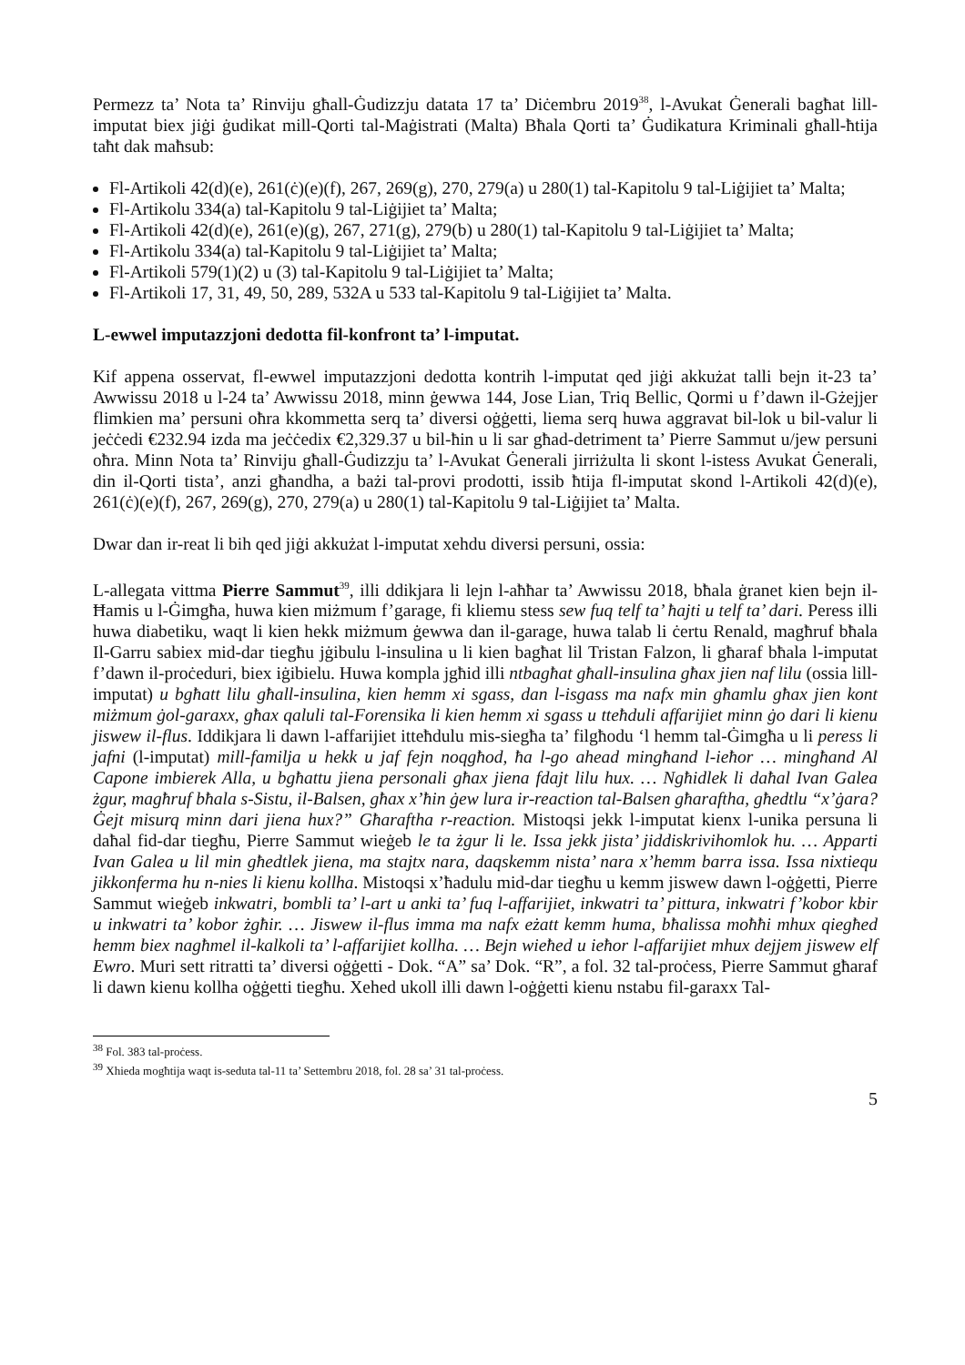Permezz ta’ Nota ta’ Rinviju għall-Ġudizzju datata 17 ta’ Diċembru 2019<sup>38</sup>, l-Avukat Ġenerali bagħat lill-imputat biex jiġi ġudikat mill-Qorti tal-Maġistrati (Malta) Bħala Qorti ta’ Ġudikatura Kriminali għall-ħtija taħt dak maħsub:
Fl-Artikoli 42(d)(e), 261(ċ)(e)(f), 267, 269(g), 270, 279(a) u 280(1) tal-Kapitolu 9 tal-Liġijiet ta’ Malta;
Fl-Artikolu 334(a) tal-Kapitolu 9 tal-Liġijiet ta’ Malta;
Fl-Artikoli 42(d)(e), 261(e)(g), 267, 271(g), 279(b) u 280(1) tal-Kapitolu 9 tal-Liġijiet ta’ Malta;
Fl-Artikolu 334(a) tal-Kapitolu 9 tal-Liġijiet ta’ Malta;
Fl-Artikoli 579(1)(2) u (3) tal-Kapitolu 9 tal-Liġijiet ta’ Malta;
Fl-Artikoli 17, 31, 49, 50, 289, 532A u 533 tal-Kapitolu 9 tal-Liġijiet ta’ Malta.
L-ewwel imputazzjoni dedotta fil-konfront ta’ l-imputat.
Kif appena osservat, fl-ewwel imputazzjoni dedotta kontrih l-imputat qed jiġi akkużat talli bejn it-23 ta’ Awwissu 2018 u l-24 ta’ Awwissu 2018, minn ġewwa 144, Jose Lian, Triq Bellic, Qormi u f’dawn il-Gżejjer flimkien ma’ persuni oħra kkommetta serq ta’ diversi oġġetti, liema serq huwa aggravat bil-lok u bil-valur li jeċċedi €232.94 izda ma jeċċedix €2,329.37 u bil-ħin u li sar għad-detriment ta’ Pierre Sammut u/jew persuni oħra. Minn Nota ta’ Rinviju għall-Ġudizzju ta’ l-Avukat Ġenerali jirriżulta li skont l-istess Avukat Ġenerali, din il-Qorti tista’, anzi għandha, a bażi tal-provi prodotti, issib ħtija fl-imputat skond l-Artikoli 42(d)(e), 261(ċ)(e)(f), 267, 269(g), 270, 279(a) u 280(1) tal-Kapitolu 9 tal-Liġijiet ta’ Malta.
Dwar dan ir-reat li bih qed jiġi akkużat l-imputat xehdu diversi persuni, ossia:
L-allegata vittma Pierre Sammut<sup>39</sup>, illi ddikjara li lejn l-aħħar ta’ Awwissu 2018, bħala ġranet kien bejn il-Ħamis u l-Ġimgħa, huwa kien miżmum f’garage, fi kliemu stess sew fuq telf ta’ ħajti u telf ta’ dari. Peress illi huwa diabetiku, waqt li kien hekk miżmum ġewwa dan il-garage, huwa talab li ċertu Renald, magħruf bħala Il-Garru sabiex mid-dar tiegħu jġibulu l-insulina u li kien bagħat lil Tristan Falzon, li għaraf bħala l-imputat f’dawn il-proċeduri, biex iġibielu. Huwa kompla jgħid illi ntbagħat għall-insulina għax jien naf lilu (ossia lill-imputat) u bgħatt lilu għall-insulina, kien hemm xi sgass, dan l-isgass ma nafx min għamlu għax jien kont miżmum ġol-garaxx, għax qaluli tal-Forensika li kien hemm xi sgass u tteħduli affarijiet minn ġo dari li kienu jiswew il-flus. Iddikjara li dawn l-affarijiet itteħdulu mis-siegħa ta’ filgħodu ‘l hemm tal-Ġimgħa u li peress li jafni (l-imputat) mill-familja u hekk u jaf fejn noqgħod, ħa l-go ahead mingħand l-ieħor … mingħand Al Capone imbierek Alla, u bgħattu jiena personali għax jiena fdajt lilu hux. … Ngħidlek li daħal Ivan Galea żgur, magħruf bħala s-Sistu, il-Balsen, għax x’ħin ġew lura ir-reaction tal-Balsen għaraftha, għedtlu “x’ġara? Ġejt misurq minn dari jiena hux?” Għaraftha r-reaction. Mistoqsi jekk l-imputat kienx l-unika persuna li daħal fid-dar tiegħu, Pierre Sammut wieġeb le ta żgur li le. Issa jekk jista’ jiddiskrivihomlok hu. … Apparti Ivan Galea u lil min għedtlek jiena, ma stajtx nara, daqskemm nista’ nara x’hemm barra issa. Issa nixtiequ jikkonferma hu n-nies li kienu kollha. Mistoqsi x’ħadulu mid-dar tiegħu u kemm jiswew dawn l-oġġetti, Pierre Sammut wieġeb inkwatri, bombli ta’ l-art u anki ta’ fuq l-affarijiet, inkwatri ta’ pittura, inkwatri f’kobor kbir u inkwatri ta’ kobor żgħir. … Jiswew il-flus imma ma nafx eżatt kemm huma, bħalissa moħħi mhux qiegħed hemm biex nagħmel il-kalkoli ta’ l-affarijiet kollha. … Bejn wieħed u ieħor l-affarijiet mhux dejjem jiswew elf Ewro. Muri sett ritratti ta’ diversi oġġetti - Dok. “A” sa’ Dok. “R”, a fol. 32 tal-proċess, Pierre Sammut għaraf li dawn kienu kollha oġġetti tiegħu. Xehed ukoll illi dawn l-oġġetti kienu nstabu fil-garaxx Tal-
<sup>38</sup> Fol. 383 tal-proċess.
<sup>39</sup> Xhieda mogħtija waqt is-seduta tal-11 ta’ Settembru 2018, fol. 28 sa’ 31 tal-proċess.
5